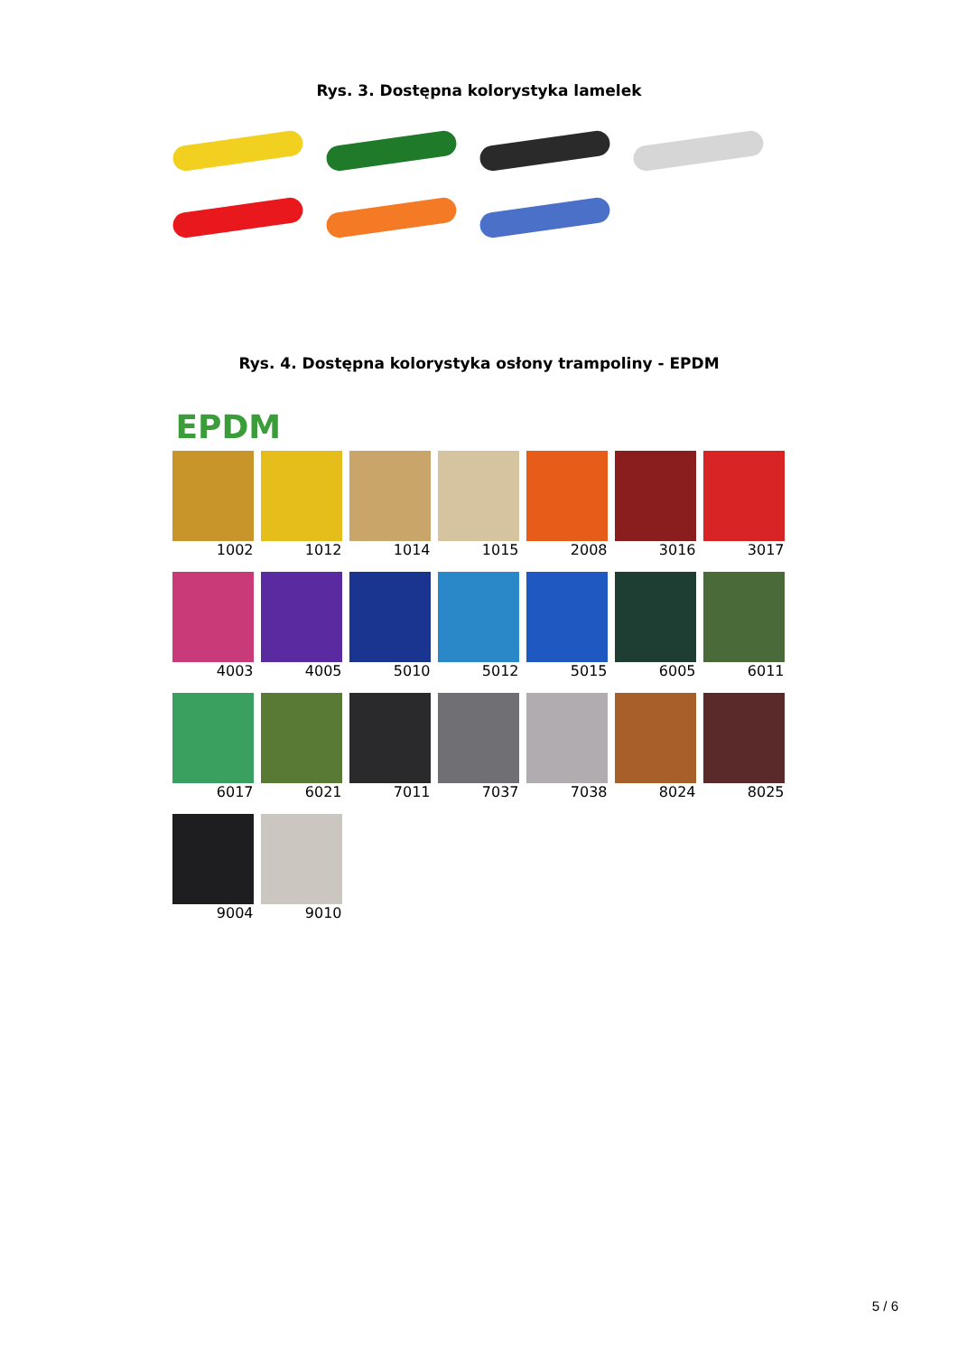Rys. 3. Dostępna kolorystyka lamelek
Rys. 4. Dostępna kolorystyka osłony trampoliny - EPDM
EPDM
1002
1012
1014
1015
2008
3016
3017
4003
4005
5010
5012
5015
6005
6011
6017
6021
7011
7037
7038
8024
8025
9004
9010
5 / 6